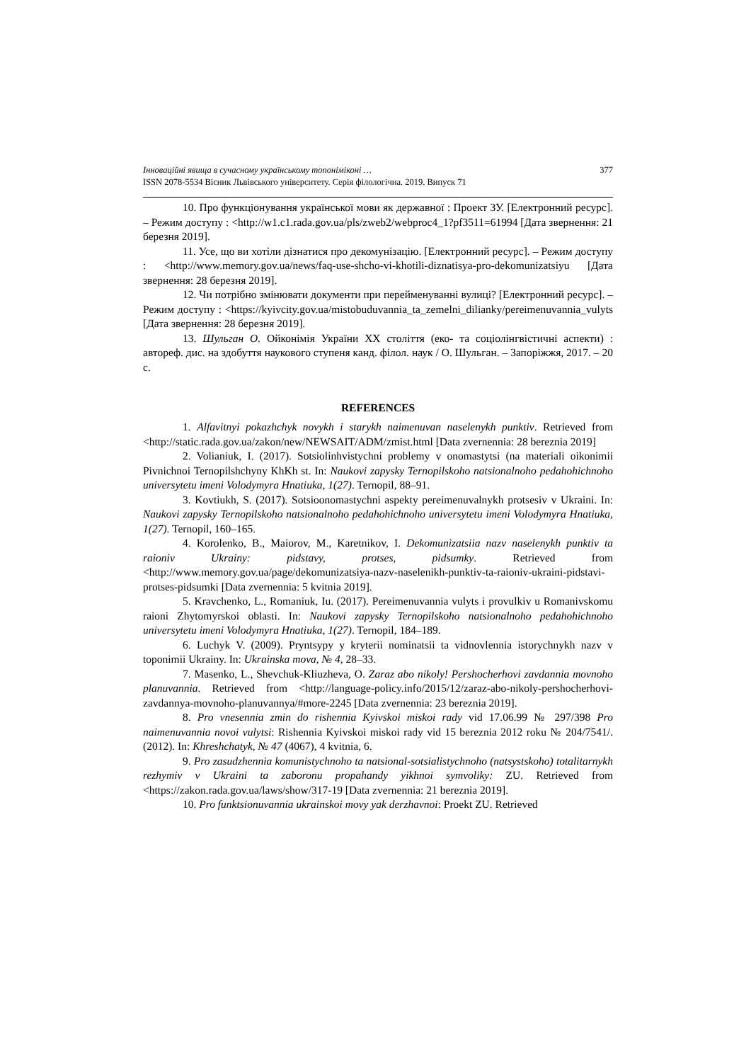Інноваційні явища в сучасному українському топоніміконі … 377
ISSN 2078-5534 Вісник Львівського університету. Серія філологічна. 2019. Випуск 71
10. Про функціонування української мови як державної : Проект ЗУ. [Електронний ресурс]. – Режим доступу : <http://w1.c1.rada.gov.ua/pls/zweb2/webproc4_1?pf3511=61994 [Дата звернення: 21 березня 2019].
11. Усе, що ви хотіли дізнатися про декомунізацію. [Електронний ресурс]. – Режим доступу : <http://www.memory.gov.ua/news/faq-use-shcho-vi-khotili-diznatisya-pro-dekomunizatsiyu [Дата звернення: 28 березня 2019].
12. Чи потрібно змінювати документи при перейменуванні вулиці? [Електронний ресурс]. – Режим доступу : <https://kyivcity.gov.ua/mistobuduvannia_ta_zemelni_dilianky/pereimenuvannia_vulyts [Дата звернення: 28 березня 2019].
13. Шульган О. Ойконімія України ХХ століття (еко- та соціолінгвістичні аспекти) : автореф. дис. на здобуття наукового ступеня канд. філол. наук / О. Шульган. – Запоріжжя, 2017. – 20 с.
REFERENCES
1. Alfavitnyi pokazhchyk novykh i starykh naimenuvan naselenykh punktiv. Retrieved from <http://static.rada.gov.ua/zakon/new/NEWSAIT/ADM/zmist.html [Data zvernennia: 28 bereznia 2019]
2. Volianiuk, I. (2017). Sotsiolinhvistychni problemy v onomastytsi (na materiali oikonimii Pivnichnoi Ternopilshchyny KhKh st. In: Naukovi zapysky Ternopilskoho natsionalnoho pedahohichnoho universytetu imeni Volodymyra Hnatiuka, 1(27). Ternopil, 88–91.
3. Kovtiukh, S. (2017). Sotsioonomastychni aspekty pereimenuvalnykh protsesiv v Ukraini. In: Naukovi zapysky Ternopilskoho natsionalnoho pedahohichnoho universytetu imeni Volodymyra Hnatiuka, 1(27). Ternopil, 160–165.
4. Korolenko, B., Maiorov, M., Karetnikov, I. Dekomunizatsiia nazv naselenykh punktiv ta raioniv Ukrainy: pidstavy, protses, pidsumky. Retrieved from <http://www.memory.gov.ua/page/dekomunizatsiya-nazv-naselenikh-punktiv-ta-raioniv-ukraini-pidstavi-protses-pidsumki [Data zvernennia: 5 kvitnia 2019].
5. Kravchenko, L., Romaniuk, Iu. (2017). Pereimenuvannia vulyts i provulkiv u Romanivskomu raioni Zhytomyrskoi oblasti. In: Naukovi zapysky Ternopilskoho natsionalnoho pedahohichnoho universytetu imeni Volodymyra Hnatiuka, 1(27). Ternopil, 184–189.
6. Luchyk V. (2009). Pryntsypy y kryterii nominatsii ta vidnovlennia istorychnykh nazv v toponimii Ukrainy. In: Ukrainska mova, № 4, 28–33.
7. Masenko, L., Shevchuk-Kliuzheva, O. Zaraz abo nikoly! Pershocherhovi zavdannia movnoho planuvannia. Retrieved from <http://language-policy.info/2015/12/zaraz-abo-nikoly-pershocherhovi-zavdannya-movnoho-planuvannya/#more-2245 [Data zvernennia: 23 bereznia 2019].
8. Pro vnesennia zmin do rishennia Kyivskoi miskoi rady vid 17.06.99 № 297/398 Pro naimenuvannia novoi vulytsi: Rishennia Kyivskoi miskoi rady vid 15 bereznia 2012 roku № 204/7541/. (2012). In: Khreshchatyk, № 47 (4067), 4 kvitnia, 6.
9. Pro zasudzhennia komunistychnoho ta natsional-sotsialistychnoho (natsystskoho) totalitarnykh rezhymiv v Ukraini ta zaboronu propahandy yikhnoi symvoliky: ZU. Retrieved from <https://zakon.rada.gov.ua/laws/show/317-19 [Data zvernennia: 21 bereznia 2019].
10. Pro funktsionuvannia ukrainskoi movy yak derzhavnoi: Proekt ZU. Retrieved